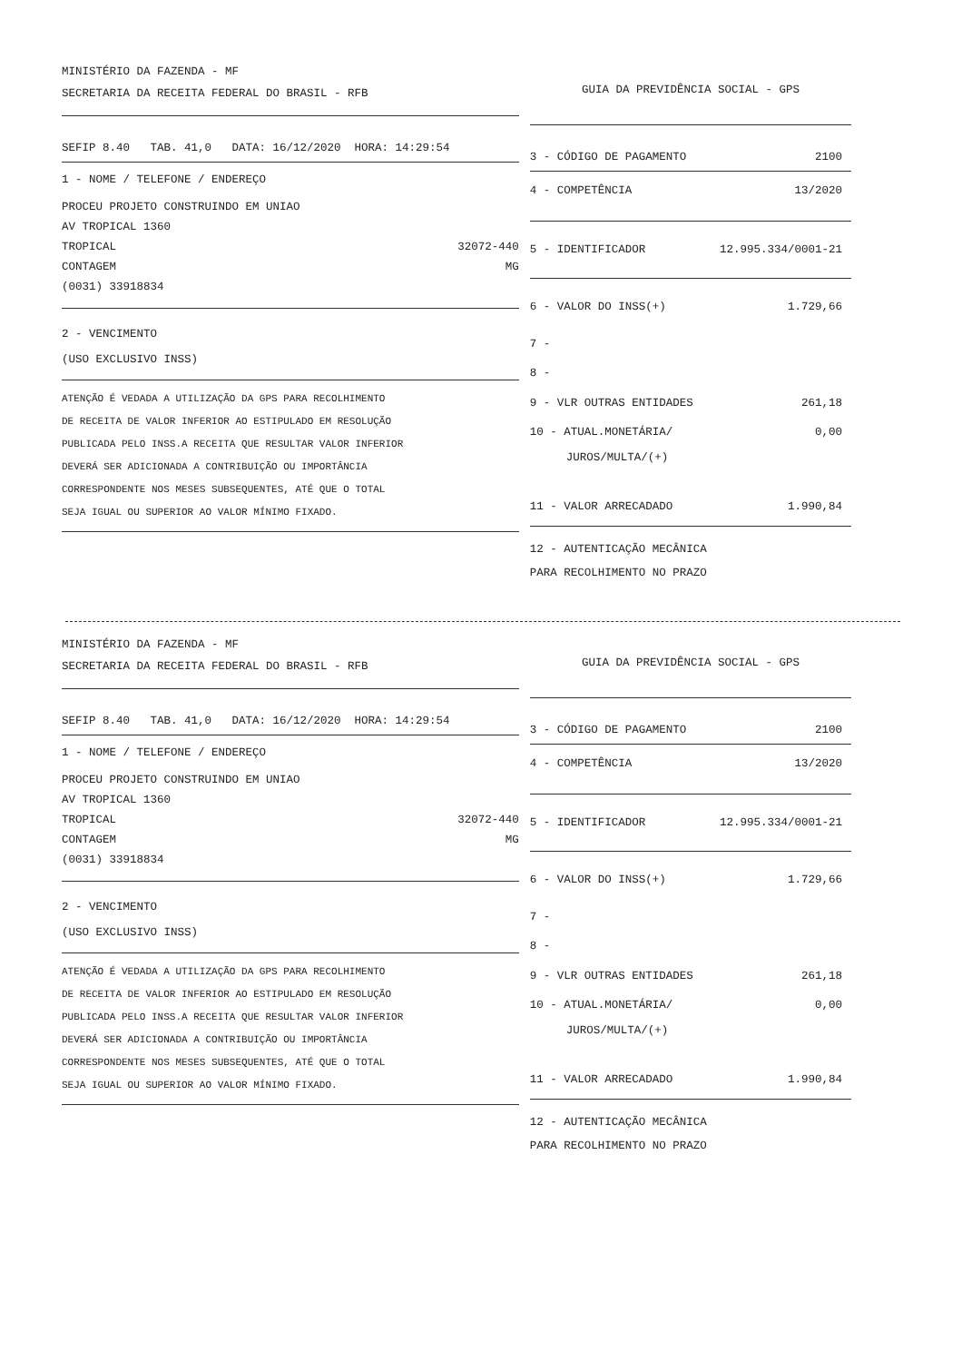MINISTÉRIO DA FAZENDA - MF
SECRETARIA DA RECEITA FEDERAL DO BRASIL - RFB
SEFIP 8.40 TAB. 41,0 DATA: 16/12/2020 HORA: 14:29:54
1 - NOME / TELEFONE / ENDEREÇO
PROCEU PROJETO CONSTRUINDO EM UNIAO
AV TROPICAL 1360
TROPICAL 32072-440
CONTAGEM MG
(0031) 33918834
2 - VENCIMENTO
(USO EXCLUSIVO INSS)
ATENÇÃO É VEDADA A UTILIZAÇÃO DA GPS PARA RECOLHIMENTO
DE RECEITA DE VALOR INFERIOR AO ESTIPULADO EM RESOLUÇÃO
PUBLICADA PELO INSS.A RECEITA QUE RESULTAR VALOR INFERIOR
DEVERÁ SER ADICIONADA A CONTRIBUIÇÃO OU IMPORTÂNCIA
CORRESPONDENTE NOS MESES SUBSEQUENTES, ATÉ QUE O TOTAL
SEJA IGUAL OU SUPERIOR AO VALOR MÍNIMO FIXADO.
GUIA DA PREVIDÊNCIA SOCIAL - GPS
3 - CÓDIGO DE PAGAMENTO 2100
4 - COMPETÊNCIA 13/2020
5 - IDENTIFICADOR 12.995.334/0001-21
6 - VALOR DO INSS(+) 1.729,66
7 -
8 -
9 - VLR OUTRAS ENTIDADES 261,18
10 - ATUAL.MONETÁRIA/ 0,00
JUROS/MULTA/(+)
11 - VALOR ARRECADADO 1.990,84
12 - AUTENTICAÇÃO MECÂNICA
PARA RECOLHIMENTO NO PRAZO
MINISTÉRIO DA FAZENDA - MF
SECRETARIA DA RECEITA FEDERAL DO BRASIL - RFB
SEFIP 8.40 TAB. 41,0 DATA: 16/12/2020 HORA: 14:29:54
1 - NOME / TELEFONE / ENDEREÇO
PROCEU PROJETO CONSTRUINDO EM UNIAO
AV TROPICAL 1360
TROPICAL 32072-440
CONTAGEM MG
(0031) 33918834
2 - VENCIMENTO
(USO EXCLUSIVO INSS)
ATENÇÃO É VEDADA A UTILIZAÇÃO DA GPS PARA RECOLHIMENTO
DE RECEITA DE VALOR INFERIOR AO ESTIPULADO EM RESOLUÇÃO
PUBLICADA PELO INSS.A RECEITA QUE RESULTAR VALOR INFERIOR
DEVERÁ SER ADICIONADA A CONTRIBUIÇÃO OU IMPORTÂNCIA
CORRESPONDENTE NOS MESES SUBSEQUENTES, ATÉ QUE O TOTAL
SEJA IGUAL OU SUPERIOR AO VALOR MÍNIMO FIXADO.
GUIA DA PREVIDÊNCIA SOCIAL - GPS
3 - CÓDIGO DE PAGAMENTO 2100
4 - COMPETÊNCIA 13/2020
5 - IDENTIFICADOR 12.995.334/0001-21
6 - VALOR DO INSS(+) 1.729,66
7 -
8 -
9 - VLR OUTRAS ENTIDADES 261,18
10 - ATUAL.MONETÁRIA/ 0,00
JUROS/MULTA/(+)
11 - VALOR ARRECADADO 1.990,84
12 - AUTENTICAÇÃO MECÂNICA
PARA RECOLHIMENTO NO PRAZO